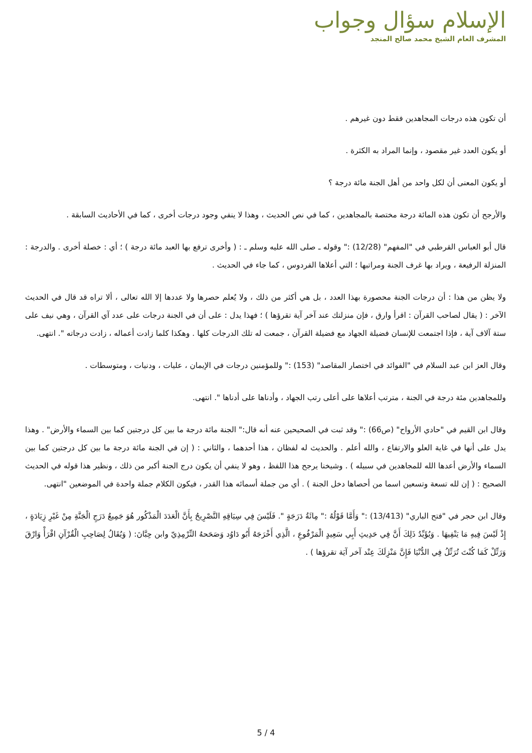الإسلام سؤال وجواب
المشرف العام الشيخ محمد صالح المنجد
أن تكون هذه درجات المجاهدين فقط دون غيرهم .
أو يكون العدد غير مقصود ، وإنما المراد به الكثرة .
أو يكون المعنى أن لكل واحد من أهل الجنة مائة درجة ؟
والأرجح أن تكون هذه المائة درجة مختصة بالمجاهدين ، كما في نص الحديث ، وهذا لا ينفي وجود درجات أخرى ، كما في الأحاديث السابقة .
قال أبو العباس القرطبي في "المفهم" (12/28) :" وقوله ـ صلى الله عليه وسلم ـ : ( وأخرى ترفع بها العبد مائة درجة ) ؛ أي : خصلة أخرى . والدرجة : المنزلة الرفيعة ، ويراد بها غرف الجنة ومراتبها ؛ التي أعلاها الفردوس ، كما جاء في الحديث .
ولا يظن من هذا : أن درجات الجنة محصورة بهذا العدد ، بل هي أكثر من ذلك ، ولا يُعلم حصرها ولا عددها إلا الله تعالى ، ألا تراه قد قال في الحديث الآخر : ( يقال لصاحب القرآن : اقرأ وارق ، فإن منزلتك عند آخر آية تقرؤها ) ؛ فهذا يدل : على أن في الجنة درجات على عدد آي القرآن ، وهي نيف على ستة آلاف آية ، فإذا اجتمعت للإنسان فضيلة الجهاد مع فضيلة القرآن ، جمعت له تلك الدرجات كلها . وهكذا كلما زادت أعماله ، زادت درجاته ". انتهى.
وقال العز ابن عبد السلام في "الفوائد في اختصار المقاصد" (153) :" وللمؤمنين درجات في الإيمان ، عليات ، ودنيات ، ومتوسطات .
وللمجاهدين مئة درجة في الجنة ، مترتب أعلاها على أعلى رتب الجهاد ، وأدناها على أدناها ". انتهى.
وقال ابن القيم في "حادي الأرواح" (ص66) :" وقد ثبت في الصحيحين عنه أنه قال:" الجنة مائة درجة ما بين كل درجتين كما بين السماء والأرض" . وهذا يدل على أنها في غاية العلو والارتفاع ، والله أعلم . والحديث له لفظان ، هذا أحدهما ، والثاني : ( إن في الجنة مائة درجة ما بين كل درجتين كما بين السماء والأرض أعدها الله للمجاهدين في سبيله ) . وشيخنا يرجح هذا اللفظ ، وهو لا ينفي أن يكون درج الجنة أكبر من ذلك ، ونظير هذا قوله في الحديث الصحيح : ( إن لله تسعة وتسعين اسما من أحصاها دخل الجنة ) . أي من جملة أسمائه هذا القدر ، فيكون الكلام جملة واحدة في الموضعين "انتهى.
وقال ابن حجر في "فتح الباري" (13/413) :" وَأَمَّا قَوْلُهُ :" مِائَةُ دَرَجَةٍ ". فَلَيْسَ فِي سِيَاقِهِ التَّصْرِيحُ بِأَنَّ الْعَدَدَ الْمَذْكُور هُوَ جَمِيعُ دَرَجِ الْجَنَّةِ مِنْ غَيْرِ زِيَادَةٍ ، إِذْ لَيْسَ فِيهِ مَا يَنْفِيهَا . وَيُؤَيِّدُ ذَلِكَ أَنَّ فِي حَدِيثِ أَبِي سَعِيدٍ الْمَرْفُوعِ ، الَّذِي أَخْرَجَهُ أَبُو دَاوُد وَصَحَحهُ التِّرْمِذِيّ وابن حِبَّانَ: ( وَيُقَالُ لِصَاحِبِ الْقُرْآنِ اقْرَأْ وَارْقَ وَرَتِّلْ كَمَا كُنْتَ تُرَتِّلُ فِي الدُّنْيَا فَإِنَّ مَنْزِلَكَ عِنْد آخر آيَة تقرؤها ) .
5 / 4